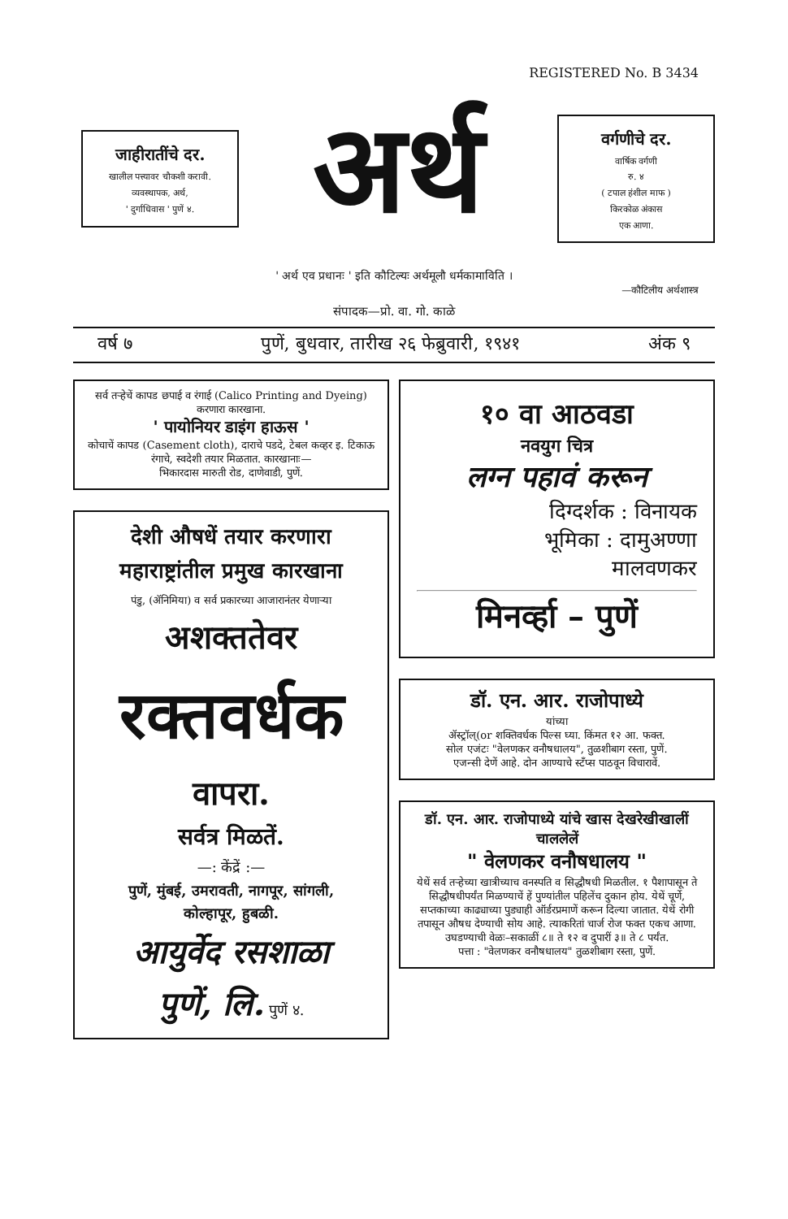REGISTERED No. B 3434
जाहीरातींचे दर.
खालील पत्त्यावर चौकशी करावी.
व्यवस्थापक, अर्थ,
' दुर्गाधिवास ' पुणें ४.
अर्थ
वर्गणीचे दर.
वार्षिक वर्गणी
रु. ४
( टपाल हंशील माफ )
किरकोळ अंकास
एक आणा.
' अर्थ एव प्रधानः ' इति कौटिल्यः अर्थमूलौ धर्मकामाविति ।
—कौटिलीय अर्थशास्त्र
संपादक—प्रो. वा. गो. काळे
वर्ष ७ पुणें, बुधवार, तारीख २६ फेब्रुवारी, १९४१ अंक ९
सर्व तऱ्हेचें कापड छपाई व रंगाई (Calico Printing and Dyeing) करणारा कारखाना.
' पायोनियर डाइंग हाऊस '
कोचाचें कापड (Casement cloth), दाराचे पडदे, टेबल कव्हर इ. टिकाऊ रंगाचे, स्वदेशी तयार मिळतात. कारखानाः—
भिकारदास मारुती रोड, दाणेवाडी, पुणें.
देशी औषधें तयार करणारा
महाराष्ट्रांतील प्रमुख कारखाना
पंडु, (ॲनिमिया) व सर्व प्रकारच्या आजारानंतर येणाऱ्या
अशक्ततेवर
रक्तवर्धक
वापरा.
सर्वत्र मिळतें.
—: केंद्रें :—
पुणें, मुंबई, उमरावती, नागपूर, सांगली,
कोल्हापूर, हुबळी.
आयुर्वेद रसशाळा
पुणें, लि. पुणें ४.
१० वा आठवडा
नवयुग चित्र
लग्न पहावं करून
दिग्दर्शक : विनायक
भूमिका : दामुअण्णा
मालवणकर
मिनर्व्हा – पुणें
डॉ. एन. आर. राजोपाध्ये
यांच्या
ॲस्ट्रॉल्(or शक्तिवर्धक पिल्स घ्या. किंमत १२ आ. फक्त.
सोल एजंटः "वेलणकर वनौषधालय", तुळशीबाग रस्ता, पुणें.
एजन्सी देणें आहे. दोन आण्याचे स्टँप्स पाठवून विचारावें.
डॉ. एन. आर. राजोपाध्ये यांचे खास देखरेखीखालीं चाललेलें
" वेलणकर वनौषधालय "
येथें सर्व तऱ्हेच्या खात्रीच्याच वनस्पति व सिद्धौषधी मिळतील. १ पैशापासून ते सिद्धौषधीपर्यंत मिळण्याचें हें पुण्यांतील पहिलेंच दुकान होय. येथें चूर्णे, सप्तकाच्या काढ्याच्या पुड्याही ऑर्डरप्रमाणें करून दिल्या जातात. येथें रोगी तपासून औषध देण्याची सोय आहे. त्याकरितां चार्ज रोज फक्त एकच आणा.
उघडण्याची वेळः–सकाळीं ८॥ ते १२ व दुपारीं ३॥ ते ८ पर्यंत.
पत्ता : "वेलणकर वनौषधालय" तुळशीबाग रस्ता, पुणें.